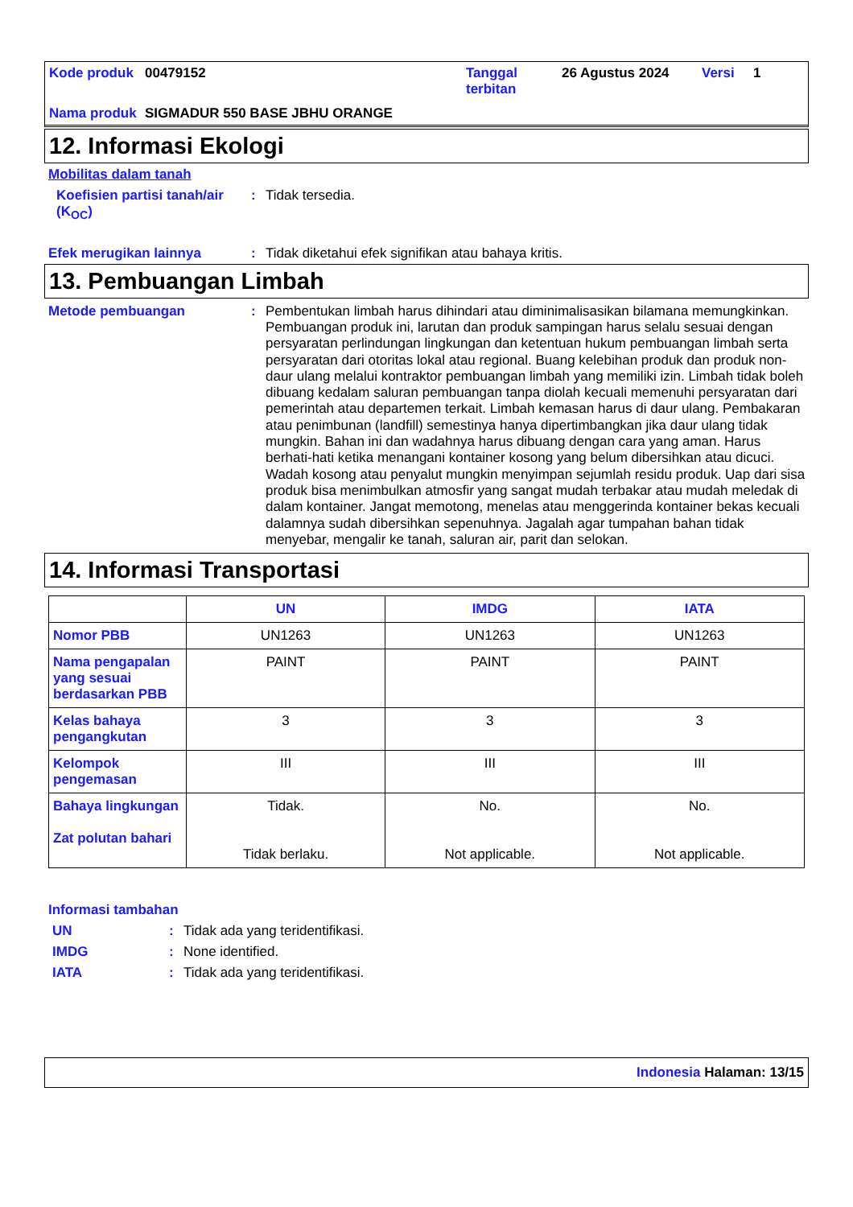| Kode produk | 00479152 | Tanggal terbitan | 26 Agustus 2024 | Versi | 1 |
| Nama produk | SIGMADUR 550 BASE JBHU ORANGE | | | | |
12. Informasi Ekologi
Mobilitas dalam tanah
Koefisien partisi tanah/air (K<sub>OC</sub>)
:
Tidak tersedia.
Efek merugikan lainnya :
Tidak diketahui efek signifikan atau bahaya kritis.
13. Pembuangan Limbah
Metode pembuangan :
Pembentukan limbah harus dihindari atau diminimalisasikan bilamana memungkinkan. Pembuangan produk ini, larutan dan produk sampingan harus selalu sesuai dengan persyaratan perlindungan lingkungan dan ketentuan hukum pembuangan limbah serta persyaratan dari otoritas lokal atau regional. Buang kelebihan produk dan produk non-daur ulang melalui kontraktor pembuangan limbah yang memiliki izin. Limbah tidak boleh dibuang kedalam saluran pembuangan tanpa diolah kecuali memenuhi persyaratan dari pemerintah atau departemen terkait. Limbah kemasan harus di daur ulang. Pembakaran atau penimbunan (landfill) semestinya hanya dipertimbangkan jika daur ulang tidak mungkin. Bahan ini dan wadahnya harus dibuang dengan cara yang aman. Harus berhati-hati ketika menangani kontainer kosong yang belum dibersihkan atau dicuci. Wadah kosong atau penyalut mungkin menyimpan sejumlah residu produk. Uap dari sisa produk bisa menimbulkan atmosfir yang sangat mudah terbakar atau mudah meledak di dalam kontainer. Jangat memotong, menelas atau menggerinda kontainer bekas kecuali dalamnya sudah dibersihkan sepenuhnya. Jagalah agar tumpahan bahan tidak menyebar, mengalir ke tanah, saluran air, parit dan selokan.
14. Informasi Transportasi
| | UN | IMDG | IATA |
| --- | --- | --- | --- |
| Nomor PBB | UN1263 | UN1263 | UN1263 |
| Nama pengapalan yang sesuai berdasarkan PBB | PAINT | PAINT | PAINT |
| Kelas bahaya pengangkutan | 3 | 3 | 3 |
| Kelompok pengemasan | III | III | III |
| Bahaya lingkungan Zat polutan bahari | Tidak. Tidak berlaku. | No. Not applicable. | No. Not applicable. |
Informasi tambahan
UN : Tidak ada yang teridentifikasi.
IMDG : None identified.
IATA : Tidak ada yang teridentifikasi.
Indonesia Halaman: 13/15